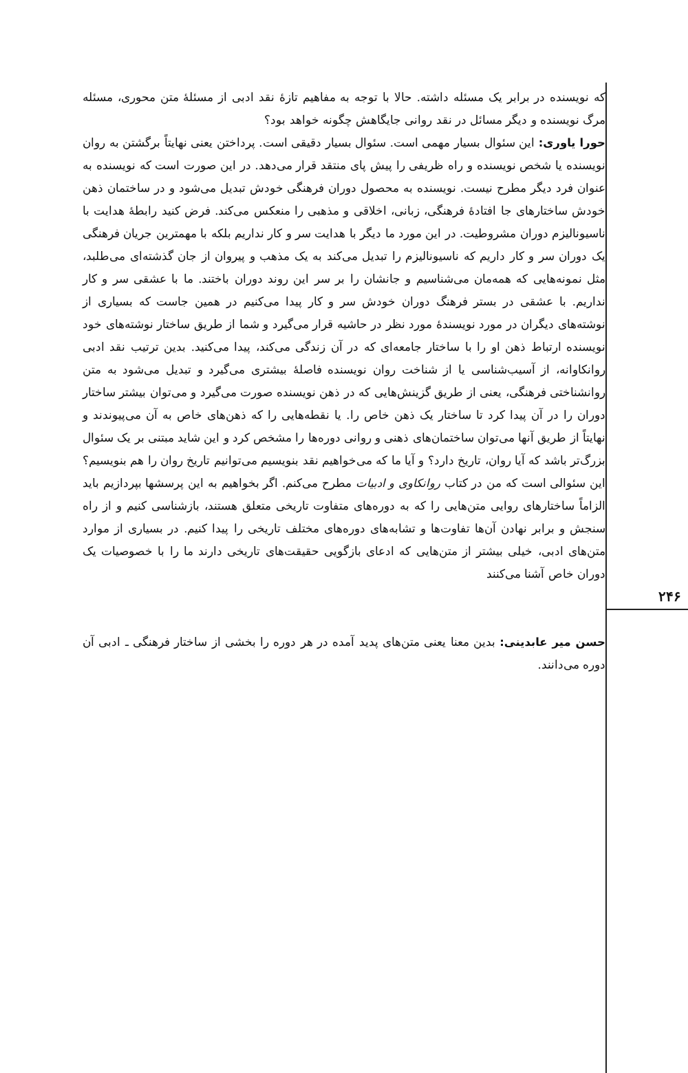۲۴۶
که نویسنده در برابر یک مسئله داشته. حالا با توجه به مفاهیم تازهٔ نقد ادبی از مسئلهٔ متن محوری، مسئله مرگ نویسنده و دیگر مسائل در نقد روانی جایگاهش چگونه خواهد بود؟
حورا یاوری: این سئوال بسیار مهمی است. سئوال بسیار دقیقی است. پرداختن یعنی نهایتاً برگشتن به روان نویسنده یا شخص نویسنده و راه ظریفی را پیش پای منتقد قرار می‌دهد. در این صورت است که نویسنده به عنوان فرد دیگر مطرح نیست. نویسنده به محصول دوران فرهنگی خودش تبدیل می‌شود و در ساختمان ذهن خودش ساختارهای جا افتادهٔ فرهنگی، زبانی، اخلاقی و مذهبی را منعکس می‌کند. فرض کنید رابطهٔ هدایت با ناسیونالیزم دوران مشروطیت. در این مورد ما دیگر با هدایت سر و کار نداریم بلکه با مهمترین جریان فرهنگی یک دوران سر و کار داریم که ناسیونالیزم را تبدیل می‌کند به یک مذهب و پیروان از جان گذشته‌ای می‌طلبد، مثل نمونه‌هایی که همه‌مان می‌شناسیم و جانشان را بر سر این روند دوران باختند. ما با عشقی سر و کار نداریم. با عشقی در بستر فرهنگ دوران خودش سر و کار پیدا می‌کنیم در همین جاست که بسیاری از نوشته‌های دیگران در مورد نویسندهٔ مورد نظر در حاشیه قرار می‌گیرد و شما از طریق ساختار نوشته‌های خود نویسنده ارتباط ذهن او را با ساختار جامعه‌ای که در آن زندگی می‌کند، پیدا می‌کنید. بدین ترتیب نقد ادبی روانکاوانه، از آسیب‌شناسی یا از شناخت روان نویسنده فاصلهٔ بیشتری می‌گیرد و تبدیل می‌شود به متن روانشناختی فرهنگی، یعنی از طریق گزینش‌هایی که در ذهن نویسنده صورت می‌گیرد و می‌توان بیشتر ساختار دوران را در آن پیدا کرد تا ساختار یک ذهن خاص را. یا نقطه‌هایی را که ذهن‌های خاص به آن می‌پیوندند و نهایتاً از طریق آنها می‌توان ساختمان‌های ذهنی و روانی دوره‌ها را مشخص کرد و این شاید مبتنی بر یک سئوال بزرگ‌تر باشد که آیا روان، تاریخ دارد؟ و آیا ما که می‌خواهیم نقد بنویسیم می‌توانیم تاریخ روان را هم بنویسیم؟ این سئوالی است که من در کتاب روانکاوی و ادبیات مطرح می‌کنم. اگر بخواهیم به این پرسشها بپردازیم باید الزاماً ساختارهای روایی متن‌هایی را که به دوره‌های متفاوت تاریخی متعلق هستند، بازشناسی کنیم و از راه سنجش و برابر نهادن آن‌ها تفاوت‌ها و تشابه‌های دوره‌های مختلف تاریخی را پیدا کنیم. در بسیاری از موارد متن‌های ادبی، خیلی بیشتر از متن‌هایی که ادعای بازگویی حقیقت‌های تاریخی دارند ما را با خصوصیات یک دوران خاص آشنا می‌کنند
حسن میر عابدینی: بدین معنا یعنی متن‌های پدید آمده در هر دوره را بخشی از ساختار فرهنگی ـ ادبی آن دوره می‌دانند.